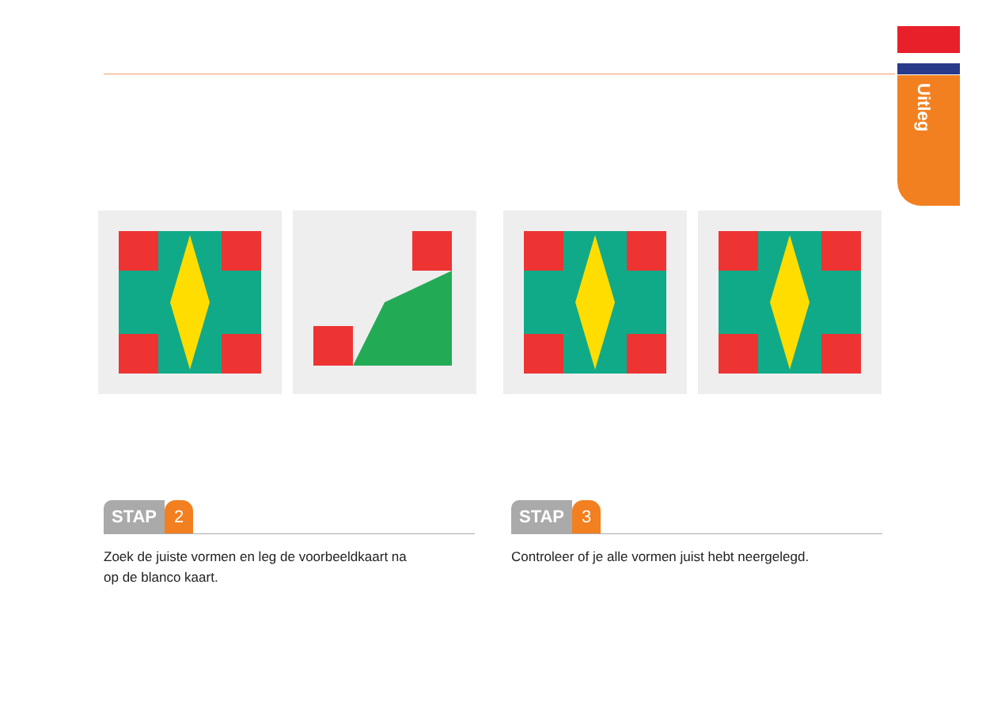Uitleg
STAP 2
Zoek de juiste vormen en leg de voorbeeldkaart na
op de blanco kaart.
STAP 3
Controleer of je alle vormen juist hebt neergelegd.